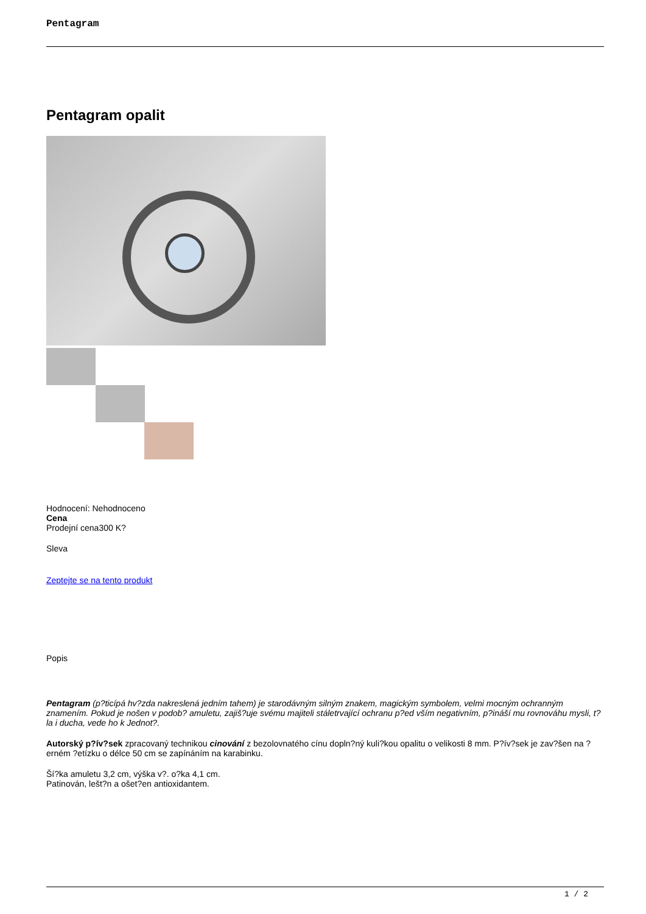Pentagram
Pentagram opalit
Hodnocení: Nehodnoceno
Cena
Prodejní cena300 K?
Sleva
Zeptejte se na tento produkt
Popis
Pentagram (p?ticípá hv?zda nakreslená jedním tahem) je starodávným silným znakem, magickým symbolem, velmi mocným ochranným znamením. Pokud je nošen v podob? amuletu, zajiš?uje svému majiteli stáletrvající ochranu p?ed vším negativním, p?ináší mu rovnováhu mysli, t?la i ducha, vede ho k Jednot?.
Autorský p?ív?sek zpracovaný technikou cinování z bezolovnatého cínu dopln?ný kuli?kou opalitu o velikosti 8 mm. P?ív?sek je zav?šen na ?erném ?etízku o délce 50 cm se zapínáním na karabinku.
Ší?ka amuletu 3,2 cm, výška v?. o?ka 4,1 cm.
Patinován, lešt?n a ošet?en antioxidantem.
1 / 2